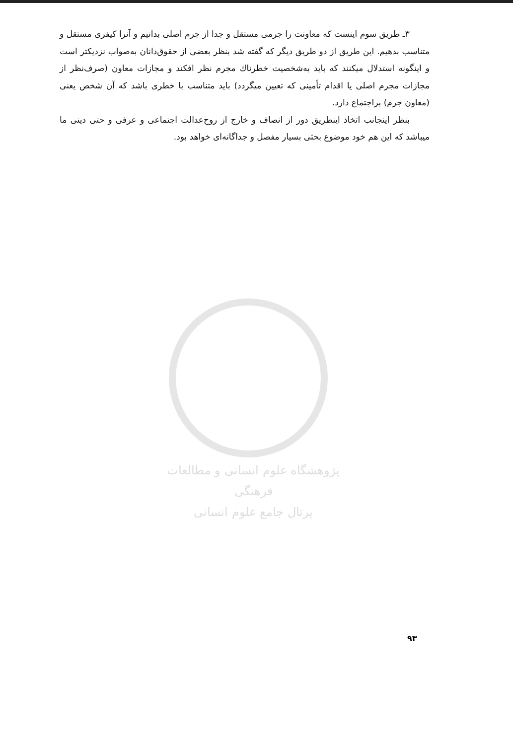۳ـ طریق سوم اینست که معاونت را جرمی مستقل و جدا از جرم اصلی بدانیم و آنرا کیفری مستقل و متناسب بدهیم. این طریق از دو طریق دیگر که گفته شد بنظر بعضی از حقوق‌دانان به‌صواب نزدیکتر است و اینگونه استدلال میکنند که باید به‌شخصیت خطرناك مجرم نظر افکند و مجازات معاون (صرف‌نظر از مجازات مجرم اصلی یا اقدام تأمینی که تعیین میگردد) باید متناسب با خطری باشد که آن شخص یعنی (معاون جرم) براجتماع دارد.
بنظر اینجانب اتخاذ اینطریق دور از انصاف و خارج از روح‌عدالت اجتماعی و عرفی و حتی دینی ما میباشد که این هم خود موضوع بحثی بسیار مفصل و جداگانه‌ای خواهد بود.
پژوهشگاه علوم انسانی و مطالعات فرهنگی
پرتال جامع علوم انسانی
۹۳